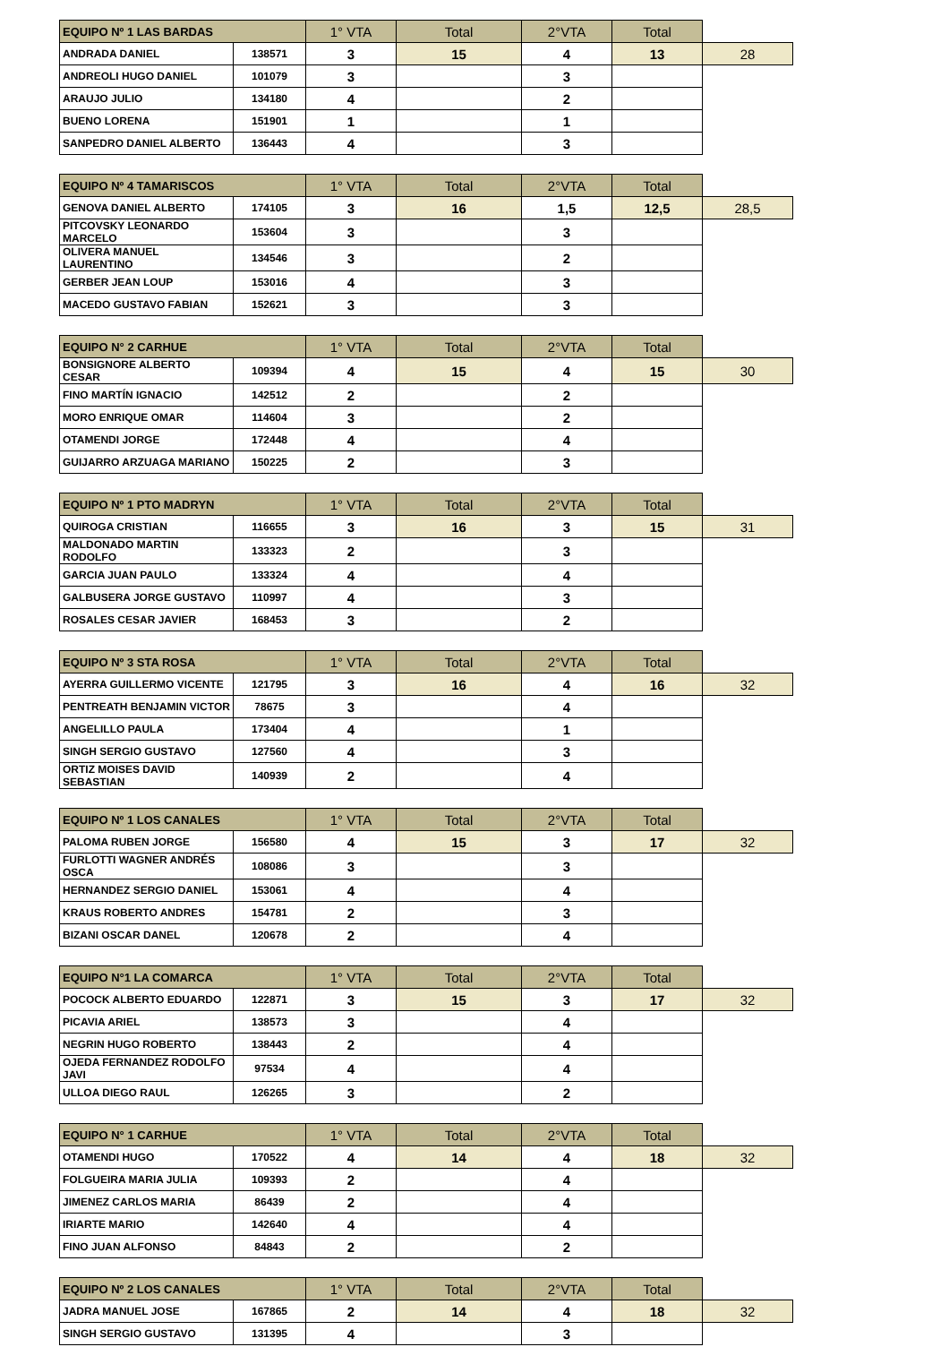| EQUIPO Nº 1 LAS BARDAS | | 1° VTA | Total | 2°VTA | Total | |
| --- | --- | --- | --- | --- | --- | --- |
| ANDRADA DANIEL | 138571 | 3 | 15 | 4 | 13 | 28 |
| ANDREOLI HUGO DANIEL | 101079 | 3 | | 3 | | |
| ARAUJO JULIO | 134180 | 4 | | 2 | | |
| BUENO LORENA | 151901 | 1 | | 1 | | |
| SANPEDRO DANIEL ALBERTO | 136443 | 4 | | 3 | | |
| EQUIPO Nº 4 TAMARISCOS | | 1° VTA | Total | 2°VTA | Total | |
| --- | --- | --- | --- | --- | --- | --- |
| GENOVA DANIEL ALBERTO | 174105 | 3 | 16 | 1,5 | 12,5 | 28,5 |
| PITCOVSKY LEONARDO MARCELO | 153604 | 3 | | 3 | | |
| OLIVERA MANUEL LAURENTINO | 134546 | 3 | | 2 | | |
| GERBER JEAN LOUP | 153016 | 4 | | 3 | | |
| MACEDO GUSTAVO FABIAN | 152621 | 3 | | 3 | | |
| EQUIPO N° 2 CARHUE | | 1° VTA | Total | 2°VTA | Total | |
| --- | --- | --- | --- | --- | --- | --- |
| BONSIGNORE ALBERTO CESAR | 109394 | 4 | 15 | 4 | 15 | 30 |
| FINO MARTÍN IGNACIO | 142512 | 2 | | 2 | | |
| MORO ENRIQUE OMAR | 114604 | 3 | | 2 | | |
| OTAMENDI JORGE | 172448 | 4 | | 4 | | |
| GUIJARRO ARZUAGA MARIANO | 150225 | 2 | | 3 | | |
| EQUIPO Nº 1 PTO MADRYN | | 1° VTA | Total | 2°VTA | Total | |
| --- | --- | --- | --- | --- | --- | --- |
| QUIROGA CRISTIAN | 116655 | 3 | 16 | 3 | 15 | 31 |
| MALDONADO MARTIN RODOLFO | 133323 | 2 | | 3 | | |
| GARCIA JUAN PAULO | 133324 | 4 | | 4 | | |
| GALBUSERA JORGE GUSTAVO | 110997 | 4 | | 3 | | |
| ROSALES CESAR JAVIER | 168453 | 3 | | 2 | | |
| EQUIPO Nº 3 STA ROSA | | 1° VTA | Total | 2°VTA | Total | |
| --- | --- | --- | --- | --- | --- | --- |
| AYERRA GUILLERMO VICENTE | 121795 | 3 | 16 | 4 | 16 | 32 |
| PENTREATH BENJAMIN VICTOR | 78675 | 3 | | 4 | | |
| ANGELILLO PAULA | 173404 | 4 | | 1 | | |
| SINGH SERGIO GUSTAVO | 127560 | 4 | | 3 | | |
| ORTIZ MOISES DAVID SEBASTIAN | 140939 | 2 | | 4 | | |
| EQUIPO Nº 1 LOS CANALES | | 1° VTA | Total | 2°VTA | Total | |
| --- | --- | --- | --- | --- | --- | --- |
| PALOMA RUBEN JORGE | 156580 | 4 | 15 | 3 | 17 | 32 |
| FURLOTTI WAGNER ANDRÉS OSCA | 108086 | 3 | | 3 | | |
| HERNANDEZ SERGIO DANIEL | 153061 | 4 | | 4 | | |
| KRAUS ROBERTO ANDRES | 154781 | 2 | | 3 | | |
| BIZANI OSCAR DANEL | 120678 | 2 | | 4 | | |
| EQUIPO N°1 LA COMARCA | | 1° VTA | Total | 2°VTA | Total | |
| --- | --- | --- | --- | --- | --- | --- |
| POCOCK ALBERTO EDUARDO | 122871 | 3 | 15 | 3 | 17 | 32 |
| PICAVIA ARIEL | 138573 | 3 | | 4 | | |
| NEGRIN HUGO ROBERTO | 138443 | 2 | | 4 | | |
| OJEDA FERNANDEZ RODOLFO JAVI | 97534 | 4 | | 4 | | |
| ULLOA DIEGO RAUL | 126265 | 3 | | 2 | | |
| EQUIPO N° 1 CARHUE | | 1° VTA | Total | 2°VTA | Total | |
| --- | --- | --- | --- | --- | --- | --- |
| OTAMENDI HUGO | 170522 | 4 | 14 | 4 | 18 | 32 |
| FOLGUEIRA MARIA JULIA | 109393 | 2 | | 4 | | |
| JIMENEZ CARLOS MARIA | 86439 | 2 | | 4 | | |
| IRIARTE MARIO | 142640 | 4 | | 4 | | |
| FINO JUAN ALFONSO | 84843 | 2 | | 2 | | |
| EQUIPO Nº 2 LOS CANALES | | 1° VTA | Total | 2°VTA | Total | |
| --- | --- | --- | --- | --- | --- | --- |
| JADRA MANUEL JOSE | 167865 | 2 | 14 | 4 | 18 | 32 |
| SINGH SERGIO GUSTAVO | 131395 | 4 | | 3 | | |